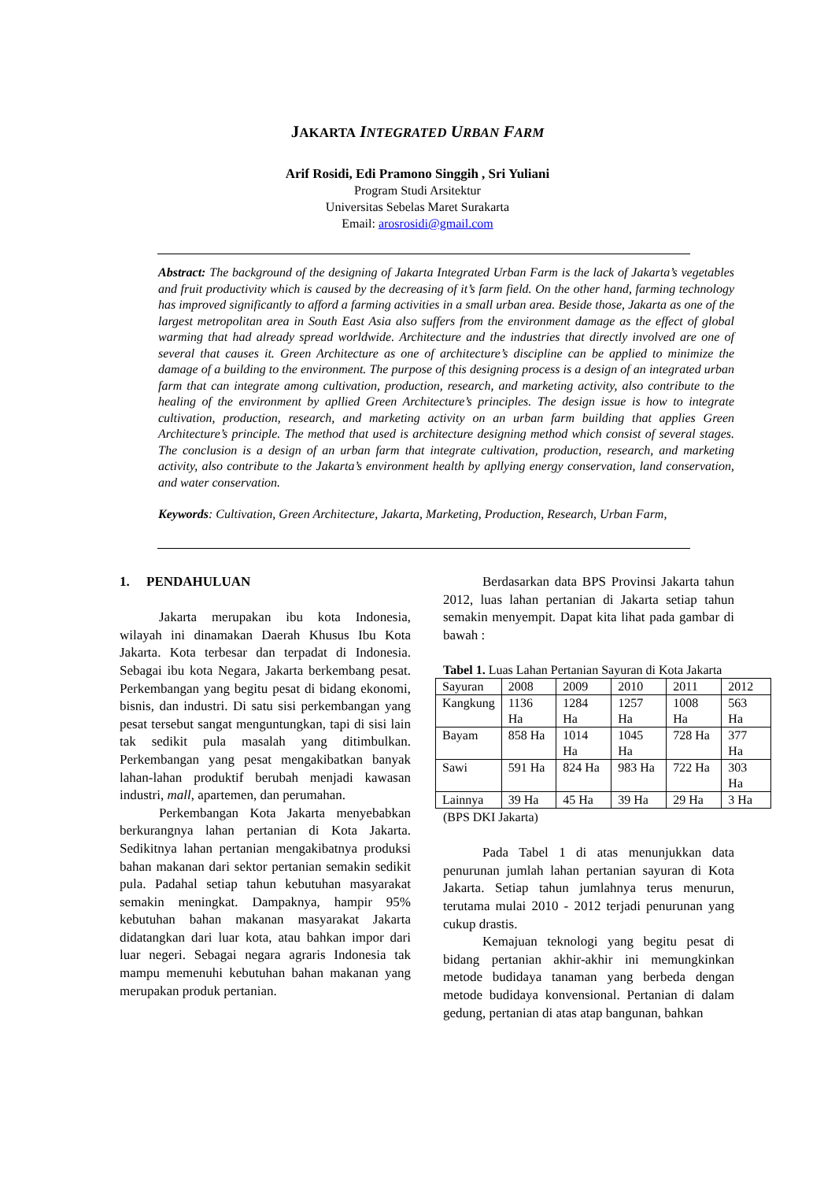JAKARTA INTEGRATED URBAN FARM
Arif Rosidi, Edi Pramono Singgih , Sri Yuliani
Program Studi Arsitektur
Universitas Sebelas Maret Surakarta
Email: arosrosidi@gmail.com
Abstract: The background of the designing of Jakarta Integrated Urban Farm is the lack of Jakarta’s vegetables and fruit productivity which is caused by the decreasing of it’s farm field. On the other hand, farming technology has improved significantly to afford a farming activities in a small urban area. Beside those, Jakarta as one of the largest metropolitan area in South East Asia also suffers from the environment damage as the effect of global warming that had already spread worldwide. Architecture and the industries that directly involved are one of several that causes it. Green Architecture as one of architecture’s discipline can be applied to minimize the damage of a building to the environment. The purpose of this designing process is a design of an integrated urban farm that can integrate among cultivation, production, research, and marketing activity, also contribute to the healing of the environment by apllied Green Architecture’s principles. The design issue is how to integrate cultivation, production, research, and marketing activity on an urban farm building that applies Green Architecture’s principle. The method that used is architecture designing method which consist of several stages. The conclusion is a design of an urban farm that integrate cultivation, production, research, and marketing activity, also contribute to the Jakarta’s environment health by apllying energy conservation, land conservation, and water conservation.
Keywords: Cultivation, Green Architecture, Jakarta, Marketing, Production, Research, Urban Farm,
1. PENDAHULUAN
Jakarta merupakan ibu kota Indonesia, wilayah ini dinamakan Daerah Khusus Ibu Kota Jakarta. Kota terbesar dan terpadat di Indonesia. Sebagai ibu kota Negara, Jakarta berkembang pesat. Perkembangan yang begitu pesat di bidang ekonomi, bisnis, dan industri. Di satu sisi perkembangan yang pesat tersebut sangat menguntungkan, tapi di sisi lain tak sedikit pula masalah yang ditimbulkan. Perkembangan yang pesat mengakibatkan banyak lahan-lahan produktif berubah menjadi kawasan industri, mall, apartemen, dan perumahan.
Perkembangan Kota Jakarta menyebabkan berkurangnya lahan pertanian di Kota Jakarta. Sedikitnya lahan pertanian mengakibatnya produksi bahan makanan dari sektor pertanian semakin sedikit pula. Padahal setiap tahun kebutuhan masyarakat semakin meningkat. Dampaknya, hampir 95% kebutuhan bahan makanan masyarakat Jakarta didatangkan dari luar kota, atau bahkan impor dari luar negeri. Sebagai negara agraris Indonesia tak mampu memenuhi kebutuhan bahan makanan yang merupakan produk pertanian.
Berdasarkan data BPS Provinsi Jakarta tahun 2012, luas lahan pertanian di Jakarta setiap tahun semakin menyempit. Dapat kita lihat pada gambar di bawah :
Tabel 1. Luas Lahan Pertanian Sayuran di Kota Jakarta
| Sayuran | 2008 | 2009 | 2010 | 2011 | 2012 |
| Kangkung | 1136 Ha | 1284 Ha | 1257 Ha | 1008 Ha | 563 Ha |
| Bayam | 858 Ha | 1014 Ha | 1045 Ha | 728 Ha | 377 Ha |
| Sawi | 591 Ha | 824 Ha | 983 Ha | 722 Ha | 303 Ha |
| Lainnya | 39 Ha | 45 Ha | 39 Ha | 29 Ha | 3 Ha |
(BPS DKI Jakarta)
Pada Tabel 1 di atas menunjukkan data penurunan jumlah lahan pertanian sayuran di Kota Jakarta. Setiap tahun jumlahnya terus menurun, terutama mulai 2010 - 2012 terjadi penurunan yang cukup drastis.
Kemajuan teknologi yang begitu pesat di bidang pertanian akhir-akhir ini memungkinkan metode budidaya tanaman yang berbeda dengan metode budidaya konvensional. Pertanian di dalam gedung, pertanian di atas atap bangunan, bahkan